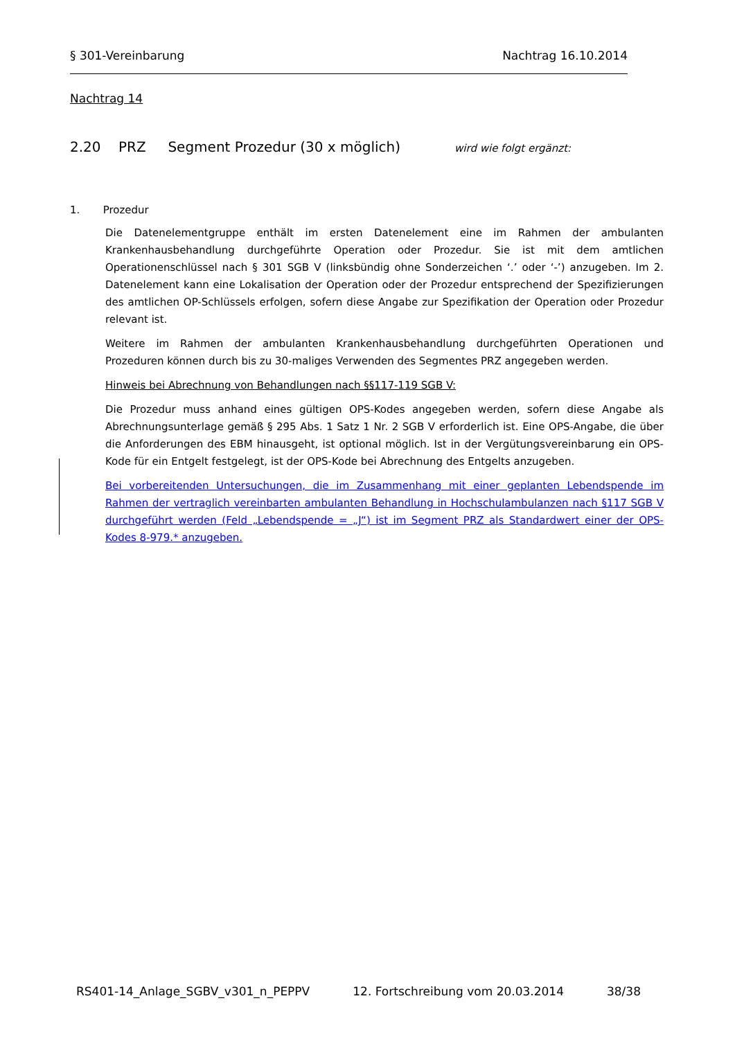§ 301-Vereinbarung Nachtrag 16.10.2014
Nachtrag 14
2.20 PRZ Segment Prozedur (30 x möglich) wird wie folgt ergänzt:
1. Prozedur
Die Datenelementgruppe enthält im ersten Datenelement eine im Rahmen der ambulanten Krankenhausbehandlung durchgeführte Operation oder Prozedur. Sie ist mit dem amtlichen Operationenschlüssel nach § 301 SGB V (linksbündig ohne Sonderzeichen ‘.’ oder ‘-’) anzugeben. Im 2. Datenelement kann eine Lokalisation der Operation oder der Prozedur entsprechend der Spezifizierungen des amtlichen OP-Schlüssels erfolgen, sofern diese Angabe zur Spezifikation der Operation oder Prozedur relevant ist.
Weitere im Rahmen der ambulanten Krankenhausbehandlung durchgeführten Operationen und Prozeduren können durch bis zu 30-maliges Verwenden des Segmentes PRZ angegeben werden.
Hinweis bei Abrechnung von Behandlungen nach §§117-119 SGB V:
Die Prozedur muss anhand eines gültigen OPS-Kodes angegeben werden, sofern diese Angabe als Abrechnungsunterlage gemäß § 295 Abs. 1 Satz 1 Nr. 2 SGB V erforderlich ist. Eine OPS-Angabe, die über die Anforderungen des EBM hinausgeht, ist optional möglich. Ist in der Vergütungsvereinbarung ein OPS-Kode für ein Entgelt festgelegt, ist der OPS-Kode bei Abrechnung des Entgelts anzugeben.
Bei vorbereitenden Untersuchungen, die im Zusammenhang mit einer geplanten Lebendspende im Rahmen der vertraglich vereinbarten ambulanten Behandlung in Hochschulambulanzen nach §117 SGB V durchgeführt werden (Feld „Lebendspende = „J“) ist im Segment PRZ als Standardwert einer der OPS-Kodes 8-979.* anzugeben.
RS401-14_Anlage_SGBV_v301_n_PEPPV 12. Fortschreibung vom 20.03.2014 38/38